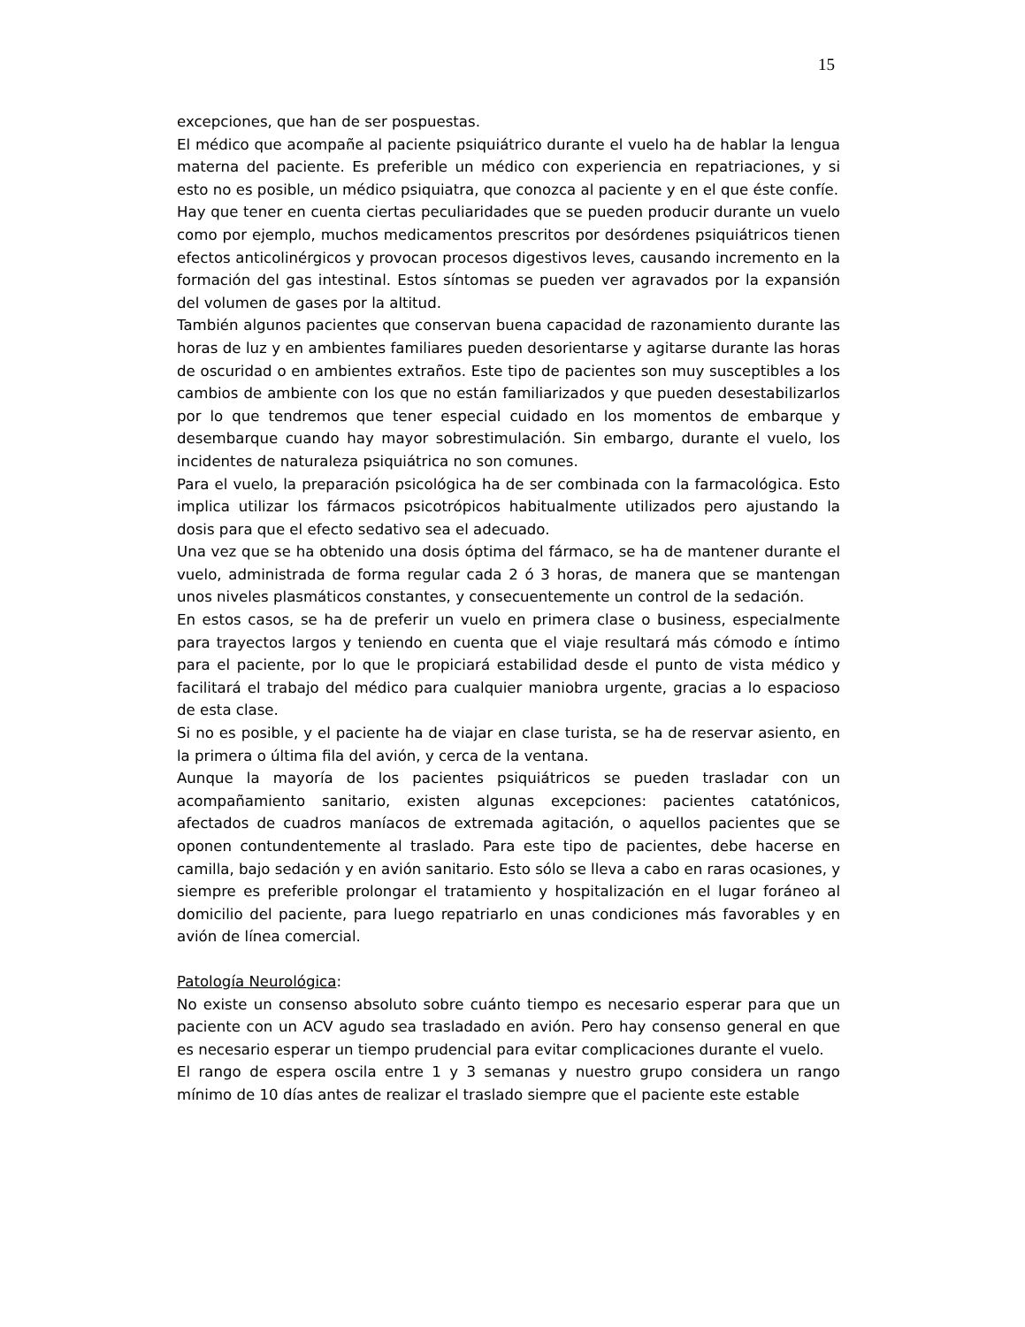15
excepciones, que han de ser pospuestas.
El médico que acompañe al paciente psiquiátrico durante el vuelo ha de hablar la lengua materna del paciente. Es preferible un médico con experiencia en repatriaciones, y si esto no es posible, un médico psiquiatra, que conozca al paciente y en el que éste confíe.
Hay que tener en cuenta ciertas peculiaridades que se pueden producir durante un vuelo como por ejemplo, muchos medicamentos prescritos por desórdenes psiquiátricos tienen efectos anticolinérgicos y provocan procesos digestivos leves, causando incremento en la formación del gas intestinal. Estos síntomas se pueden ver agravados por la expansión del volumen de gases por la altitud.
También algunos pacientes que conservan buena capacidad de razonamiento durante las horas de luz y en ambientes familiares pueden desorientarse y agitarse durante las horas de oscuridad o en ambientes extraños. Este tipo de pacientes son muy susceptibles a los cambios de ambiente con los que no están familiarizados y que pueden desestabilizarlos por lo que tendremos que tener especial cuidado en los momentos de embarque y desembarque cuando hay mayor sobrestimulación. Sin embargo, durante el vuelo, los incidentes de naturaleza psiquiátrica no son comunes.
Para el vuelo, la preparación psicológica ha de ser combinada con la farmacológica. Esto implica utilizar los fármacos psicotrópicos habitualmente utilizados pero ajustando la dosis para que el efecto sedativo sea el adecuado.
Una vez que se ha obtenido una dosis óptima del fármaco, se ha de mantener durante el vuelo, administrada de forma regular cada 2 ó 3 horas, de manera que se mantengan unos niveles plasmáticos constantes, y consecuentemente un control de la sedación.
En estos casos, se ha de preferir un vuelo en primera clase o business, especialmente para trayectos largos y teniendo en cuenta que el viaje resultará más cómodo e íntimo para el paciente, por lo que le propiciará estabilidad desde el punto de vista médico y facilitará el trabajo del médico para cualquier maniobra urgente, gracias a lo espacioso de esta clase.
Si no es posible, y el paciente ha de viajar en clase turista, se ha de reservar asiento, en la primera o última fila del avión, y cerca de la ventana.
Aunque la mayoría de los pacientes psiquiátricos se pueden trasladar con un acompañamiento sanitario, existen algunas excepciones: pacientes catatónicos, afectados de cuadros maníacos de extremada agitación, o aquellos pacientes que se oponen contundentemente al traslado. Para este tipo de pacientes, debe hacerse en camilla, bajo sedación y en avión sanitario. Esto sólo se lleva a cabo en raras ocasiones, y siempre es preferible prolongar el tratamiento y hospitalización en el lugar foráneo al domicilio del paciente, para luego repatriarlo en unas condiciones más favorables y en avión de línea comercial.
Patología Neurológica:
No existe un consenso absoluto sobre cuánto tiempo es necesario esperar para que un paciente con un ACV agudo sea trasladado en avión. Pero hay consenso general en que es necesario esperar un tiempo prudencial para evitar complicaciones durante el vuelo.
El rango de espera oscila entre 1 y 3 semanas y nuestro grupo considera un rango mínimo de 10 días antes de realizar el traslado siempre que el paciente este estable